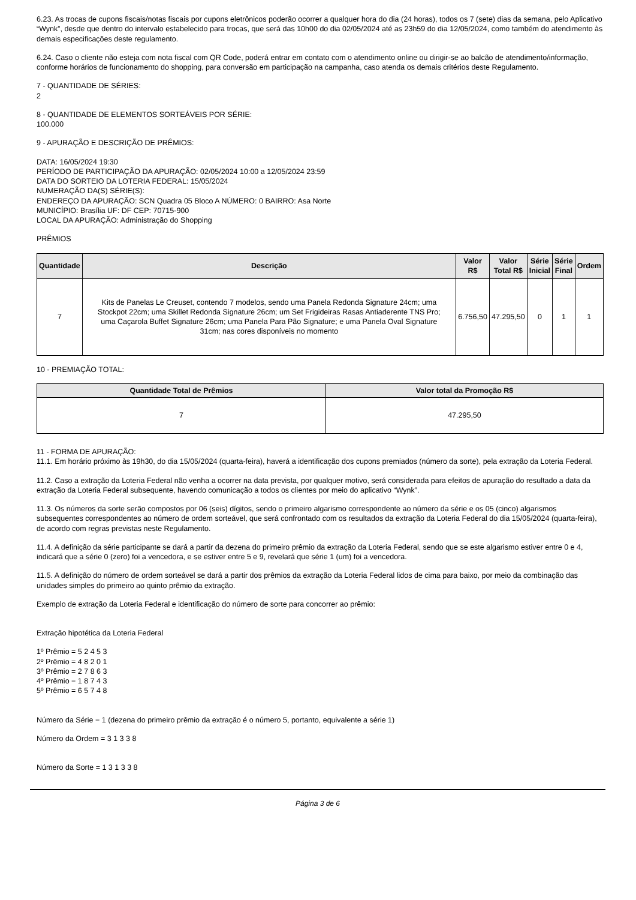6.23. As trocas de cupons fiscais/notas fiscais por cupons eletrônicos poderão ocorrer a qualquer hora do dia (24 horas), todos os 7 (sete) dias da semana, pelo Aplicativo “Wynk”, desde que dentro do intervalo estabelecido para trocas, que será das 10h00 do dia 02/05/2024 até as 23h59 do dia 12/05/2024, como também do atendimento às demais especificações deste regulamento.
6.24. Caso o cliente não esteja com nota fiscal com QR Code, poderá entrar em contato com o atendimento online ou dirigir-se ao balcão de atendimento/informação, conforme horários de funcionamento do shopping, para conversão em participação na campanha, caso atenda os demais critérios deste Regulamento.
7 - QUANTIDADE DE SÉRIES:
2
8 - QUANTIDADE DE ELEMENTOS SORTEÁVEIS POR SÉRIE:
100.000
9 - APURAÇÃO E DESCRIÇÃO DE PRÊMIOS:
DATA: 16/05/2024 19:30
PERÍODO DE PARTICIPAÇÃO DA APURAÇÃO: 02/05/2024 10:00 a 12/05/2024 23:59
DATA DO SORTEIO DA LOTERIA FEDERAL: 15/05/2024
NUMERAÇÃO DA(S) SÉRIE(S):
ENDEREÇO DA APURAÇÃO: SCN Quadra 05 Bloco A NÚMERO: 0 BAIRRO: Asa Norte
MUNICÍPIO: Brasília UF: DF CEP: 70715-900
LOCAL DA APURAÇÃO: Administração do Shopping
PRÊMIOS
| Quantidade | Descrição | Valor R$ | Valor Total R$ | Série Inicial | Série Final | Ordem |
| --- | --- | --- | --- | --- | --- | --- |
| 7 | Kits de Panelas Le Creuset, contendo 7 modelos, sendo uma Panela Redonda Signature 24cm; uma Stockpot 22cm; uma Skillet Redonda Signature 26cm; um Set Frigideiras Rasas Antiaderente TNS Pro; uma Caçarola Buffet Signature 26cm; uma Panela Para Pão Signature; e uma Panela Oval Signature 31cm; nas cores disponíveis no momento | 6.756,50 | 47.295,50 | 0 | 1 | 1 |
10 - PREMIAÇÃO TOTAL:
| Quantidade Total de Prêmios | Valor total da Promoção R$ |
| --- | --- |
| 7 | 47.295,50 |
11 - FORMA DE APURAÇÃO:
11.1. Em horário próximo às 19h30, do dia 15/05/2024 (quarta-feira), haverá a identificação dos cupons premiados (número da sorte), pela extração da Loteria Federal.
11.2. Caso a extração da Loteria Federal não venha a ocorrer na data prevista, por qualquer motivo, será considerada para efeitos de apuração do resultado a data da extração da Loteria Federal subsequente, havendo comunicação a todos os clientes por meio do aplicativo “Wynk”.
11.3. Os números da sorte serão compostos por 06 (seis) dígitos, sendo o primeiro algarismo correspondente ao número da série e os 05 (cinco) algarismos subsequentes correspondentes ao número de ordem sorteável, que será confrontado com os resultados da extração da Loteria Federal do dia 15/05/2024 (quarta-feira), de acordo com regras previstas neste Regulamento.
11.4. A definição da série participante se dará a partir da dezena do primeiro prêmio da extração da Loteria Federal, sendo que se este algarismo estiver entre 0 e 4, indicará que a série 0 (zero) foi a vencedora, e se estiver entre 5 e 9, revelará que série 1 (um) foi a vencedora.
11.5. A definição do número de ordem sorteável se dará a partir dos prêmios da extração da Loteria Federal lidos de cima para baixo, por meio da combinação das unidades simples do primeiro ao quinto prêmio da extração.
Exemplo de extração da Loteria Federal e identificação do número de sorte para concorrer ao prêmio:
Extração hipotética da Loteria Federal
1º Prêmio = 5 2 4 5 3
2º Prêmio = 4 8 2 0 1
3º Prêmio = 2 7 8 6 3
4º Prêmio = 1 8 7 4 3
5º Prêmio = 6 5 7 4 8
Número da Série = 1 (dezena do primeiro prêmio da extração é o número 5, portanto, equivalente a série 1)
Número da Ordem = 3 1 3 3 8
Número da Sorte = 1 3 1 3 3 8
Página 3 de 6